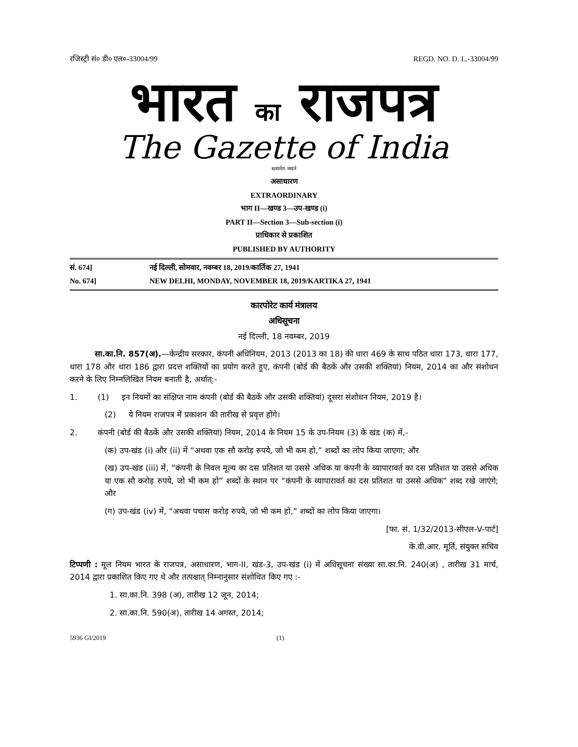रजिस्ट्री सं० डी० एल०-33004/99 REGD. NO. D. L.-33004/99
भारत का राजपत्र
The Gazette of India
सत्यमेव जयते
असाधारण
EXTRAORDINARY
भाग II—खण्ड 3—उप-खण्ड (i)
PART II—Section 3—Sub-section (i)
प्राधिकार से प्रकाशित
PUBLISHED BY AUTHORITY
सं. 674] नई दिल्ली, सोमवार, नवम्बर 18, 2019/कार्तिक 27, 1941
No. 674] NEW DELHI, MONDAY, NOVEMBER 18, 2019/KARTIKA 27, 1941
कारपोरेट कार्य मंत्रालय
अधिसूचना
नई दिल्ली, 18 नवम्बर, 2019
सा.का.नि. 857(अ).—केन्द्रीय सरकार, कंपनी अधिनियम, 2013 (2013 का 18) की धारा 469 के साथ पठित धारा 173, धारा 177, धारा 178 और धारा 186 द्वारा प्रदत्त शक्तियों का प्रयोग करते हुए, कंपनी (बोर्ड की बैठकें और उसकी शक्तियां) नियम, 2014 का और संशोधन करने के लिए निम्नलिखित नियम बनाती है, अर्थात्:-
1. (1) इन नियमों का संक्षिप्त नाम कंपनी (बोर्ड की बैठकें और उसकी शक्तियां) दूसरा संशोधन नियम, 2019 है।
(2) ये नियम राजपत्र में प्रकाशन की तारीख से प्रवृत्त होंगे।
2. कंपनी (बोर्ड की बैठकें और उसकी शक्तियां) नियम, 2014 के नियम 15 के उप-नियम (3) के खंड (क) में,-
(क) उप-खंड (i) और (ii) में “अथवा एक सौ करोड़ रुपये, जो भी कम हो,” शब्दों का लोप किया जाएगा; और
(ख) उप-खंड (iii) में, “कंपनी के निवल मूल्य का दस प्रतिशत या उससे अधिक या कंपनी के व्यापारावर्त का दस प्रतिशत या उससे अधिक या एक सौ करोड़ रुपये, जो भी कम हो” शब्दों के स्थान पर “कंपनी के व्यापारावर्त का दस प्रतिशत या उससे अधिक” शब्द रखे जाएंगे; और
(ग) उप-खंड (iv) में, “अथवा पचास करोड़ रुपये, जो भी कम हो,” शब्दों का लोप किया जाएगा।
[फा. सं. 1/32/2013-सीएल-V-पार्ट]
के.वी.आर. मूर्ति, संयुक्त सचिव
टिप्पणी : मूल नियम भारत के राजपत्र, असाधारण, भाग-II, खंड-3, उप-खंड (i) में अधिसूचना संख्या सा.का.नि. 240(अ) , तारीख 31 मार्च, 2014 द्वारा प्रकाशित किए गए थे और तत्पश्चात् निम्नानुसार संशोधित किए गए :-
1. सा.का.नि. 398 (अ), तारीख 12 जून, 2014;
2. सा.का.नि. 590(अ), तारीख 14 अगस्त, 2014;
5936 GI/2019 (1)